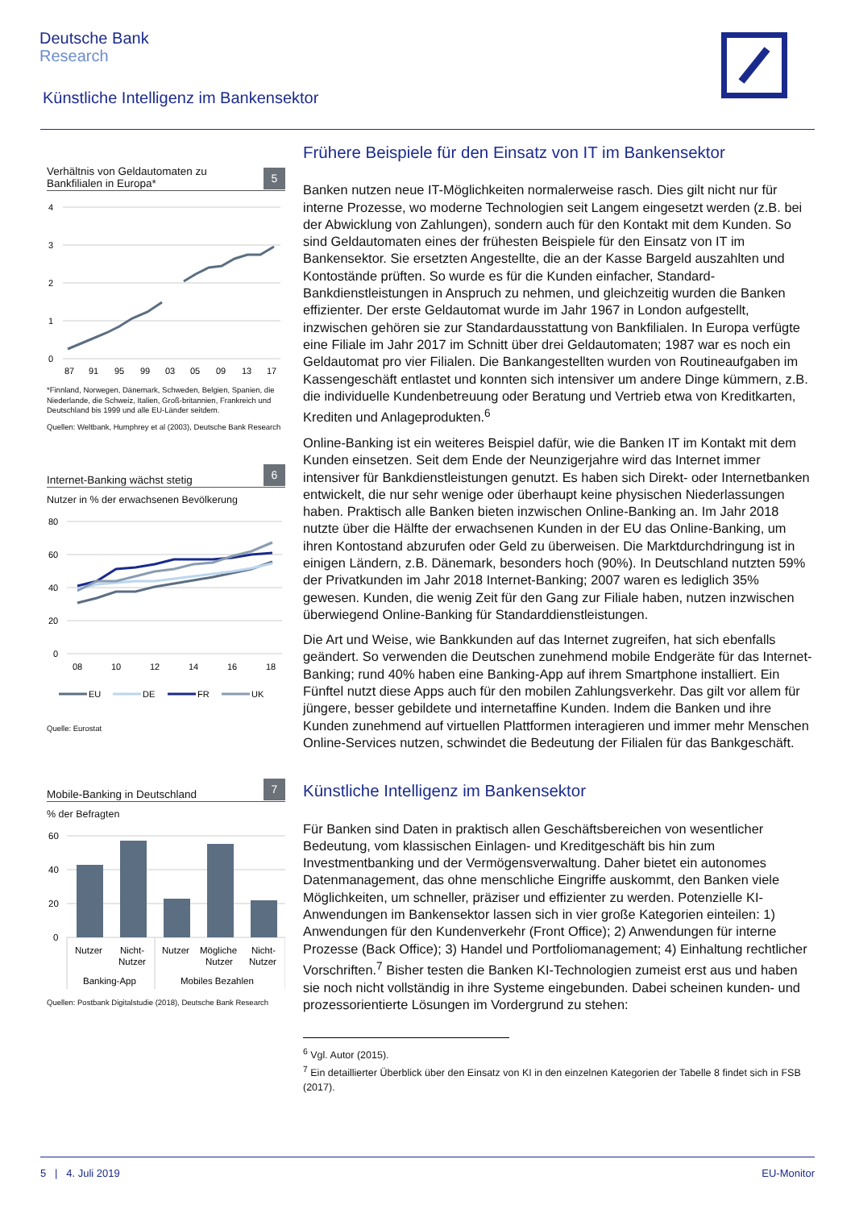Deutsche Bank
Research
Künstliche Intelligenz im Bankensektor
Verhältnis von Geldautomaten zu
Bankfilialen in Europa* 5
4
3
2
1
0
87
91
95
99
03
05
09
13
17
*Finnland, Norwegen, Dänemark, Schweden, Belgien, Spanien, die Niederlande, die Schweiz, Italien, Groß-britannien, Frankreich und Deutschland bis 1999 und alle EU-Länder seitdem.
Quellen: Weltbank, Humphrey et al (2003), Deutsche Bank Research
Internet-Banking wächst stetig 6
Nutzer in % der erwachsenen Bevölkerung
80
60
40
20
0
08
10
12
14
16
18
EU
DE
FR
UK
Quelle: Eurostat
Mobile-Banking in Deutschland 7
% der Befragten
60
40
20
0
Nutzer
Nicht-
Nutzer
Nutzer
Mögliche
Nutzer
Nicht-
Nutzer
Banking-App
Mobiles Bezahlen
Quellen: Postbank Digitalstudie (2018), Deutsche Bank Research
Frühere Beispiele für den Einsatz von IT im Bankensektor
Banken nutzen neue IT-Möglichkeiten normalerweise rasch. Dies gilt nicht nur für interne Prozesse, wo moderne Technologien seit Langem eingesetzt werden (z.B. bei der Abwicklung von Zahlungen), sondern auch für den Kontakt mit dem Kunden. So sind Geldautomaten eines der frühesten Beispiele für den Einsatz von IT im Bankensektor. Sie ersetzten Angestellte, die an der Kasse Bargeld auszahlten und Kontostände prüften. So wurde es für die Kunden einfacher, Standard-Bankdienstleistungen in Anspruch zu nehmen, und gleichzeitig wurden die Banken effizienter. Der erste Geldautomat wurde im Jahr 1967 in London aufgestellt, inzwischen gehören sie zur Standardausstattung von Bankfilialen. In Europa verfügte eine Filiale im Jahr 2017 im Schnitt über drei Geldautomaten; 1987 war es noch ein Geldautomat pro vier Filialen. Die Bankangestellten wurden von Routineaufgaben im Kassengeschäft entlastet und konnten sich intensiver um andere Dinge kümmern, z.B. die individuelle Kundenbetreuung oder Beratung und Vertrieb etwa von Kreditkarten, Krediten und Anlageprodukten.<sup>6</sup>
Online-Banking ist ein weiteres Beispiel dafür, wie die Banken IT im Kontakt mit dem Kunden einsetzen. Seit dem Ende der Neunzigerjahre wird das Internet immer intensiver für Bankdienstleistungen genutzt. Es haben sich Direkt- oder Internetbanken entwickelt, die nur sehr wenige oder überhaupt keine physischen Niederlassungen haben. Praktisch alle Banken bieten inzwischen Online-Banking an. Im Jahr 2018 nutzte über die Hälfte der erwachsenen Kunden in der EU das Online-Banking, um ihren Kontostand abzurufen oder Geld zu überweisen. Die Marktdurchdringung ist in einigen Ländern, z.B. Dänemark, besonders hoch (90%). In Deutschland nutzten 59% der Privatkunden im Jahr 2018 Internet-Banking; 2007 waren es lediglich 35% gewesen. Kunden, die wenig Zeit für den Gang zur Filiale haben, nutzen inzwischen überwiegend Online-Banking für Standarddienstleistungen.
Die Art und Weise, wie Bankkunden auf das Internet zugreifen, hat sich ebenfalls geändert. So verwenden die Deutschen zunehmend mobile Endgeräte für das Internet-Banking; rund 40% haben eine Banking-App auf ihrem Smartphone installiert. Ein Fünftel nutzt diese Apps auch für den mobilen Zahlungsverkehr. Das gilt vor allem für jüngere, besser gebildete und internetaffine Kunden. Indem die Banken und ihre Kunden zunehmend auf virtuellen Plattformen interagieren und immer mehr Menschen Online-Services nutzen, schwindet die Bedeutung der Filialen für das Bankgeschäft.
Künstliche Intelligenz im Bankensektor
Für Banken sind Daten in praktisch allen Geschäftsbereichen von wesentlicher Bedeutung, vom klassischen Einlagen- und Kreditgeschäft bis hin zum Investmentbanking und der Vermögensverwaltung. Daher bietet ein autonomes Datenmanagement, das ohne menschliche Eingriffe auskommt, den Banken viele Möglichkeiten, um schneller, präziser und effizienter zu werden. Potenzielle KI-Anwendungen im Bankensektor lassen sich in vier große Kategorien einteilen: 1) Anwendungen für den Kundenverkehr (Front Office); 2) Anwendungen für interne Prozesse (Back Office); 3) Handel und Portfoliomanagement; 4) Einhaltung rechtlicher Vorschriften.<sup>7</sup> Bisher testen die Banken KI-Technologien zumeist erst aus und haben sie noch nicht vollständig in ihre Systeme eingebunden. Dabei scheinen kunden- und prozessorientierte Lösungen im Vordergrund zu stehen:
<sup>6</sup> Vgl. Autor (2015).
<sup>7</sup> Ein detaillierter Überblick über den Einsatz von KI in den einzelnen Kategorien der Tabelle 8 findet sich in FSB (2017).
5 | 4. Juli 2019 EU-Monitor